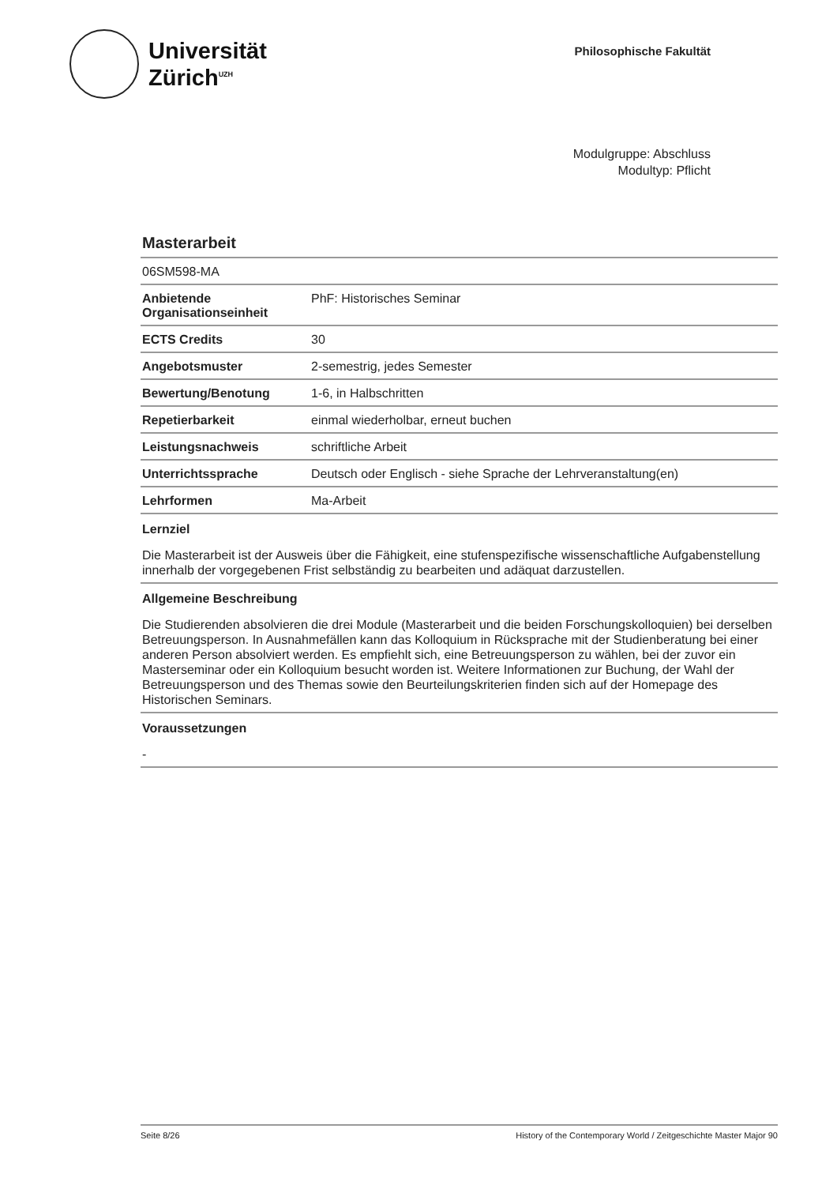Universität
Zürich<sup>UZH</sup>
Philosophische Fakultät
Modulgruppe: Abschluss
Modultyp: Pflicht
Masterarbeit
| 06SM598-MA | |
| Anbietende Organisationseinheit | PhF: Historisches Seminar |
| ECTS Credits | 30 |
| Angebotsmuster | 2-semestrig, jedes Semester |
| Bewertung/Benotung | 1-6, in Halbschritten |
| Repetierbarkeit | einmal wiederholbar, erneut buchen |
| Leistungsnachweis | schriftliche Arbeit |
| Unterrichtssprache | Deutsch oder Englisch - siehe Sprache der Lehrveranstaltung(en) |
| Lehrformen | Ma-Arbeit |
Lernziel
Die Masterarbeit ist der Ausweis über die Fähigkeit, eine stufenspezifische wissenschaftliche Aufgabenstellung innerhalb der vorgegebenen Frist selbständig zu bearbeiten und adäquat darzustellen.
Allgemeine Beschreibung
Die Studierenden absolvieren die drei Module (Masterarbeit und die beiden Forschungskolloquien) bei derselben Betreuungsperson. In Ausnahmefällen kann das Kolloquium in Rücksprache mit der Studienberatung bei einer anderen Person absolviert werden. Es empfiehlt sich, eine Betreuungsperson zu wählen, bei der zuvor ein Masterseminar oder ein Kolloquium besucht worden ist. Weitere Informationen zur Buchung, der Wahl der Betreuungsperson und des Themas sowie den Beurteilungskriterien finden sich auf der Homepage des Historischen Seminars.
Voraussetzungen
-
Seite 8/26 History of the Contemporary World / Zeitgeschichte Master Major 90